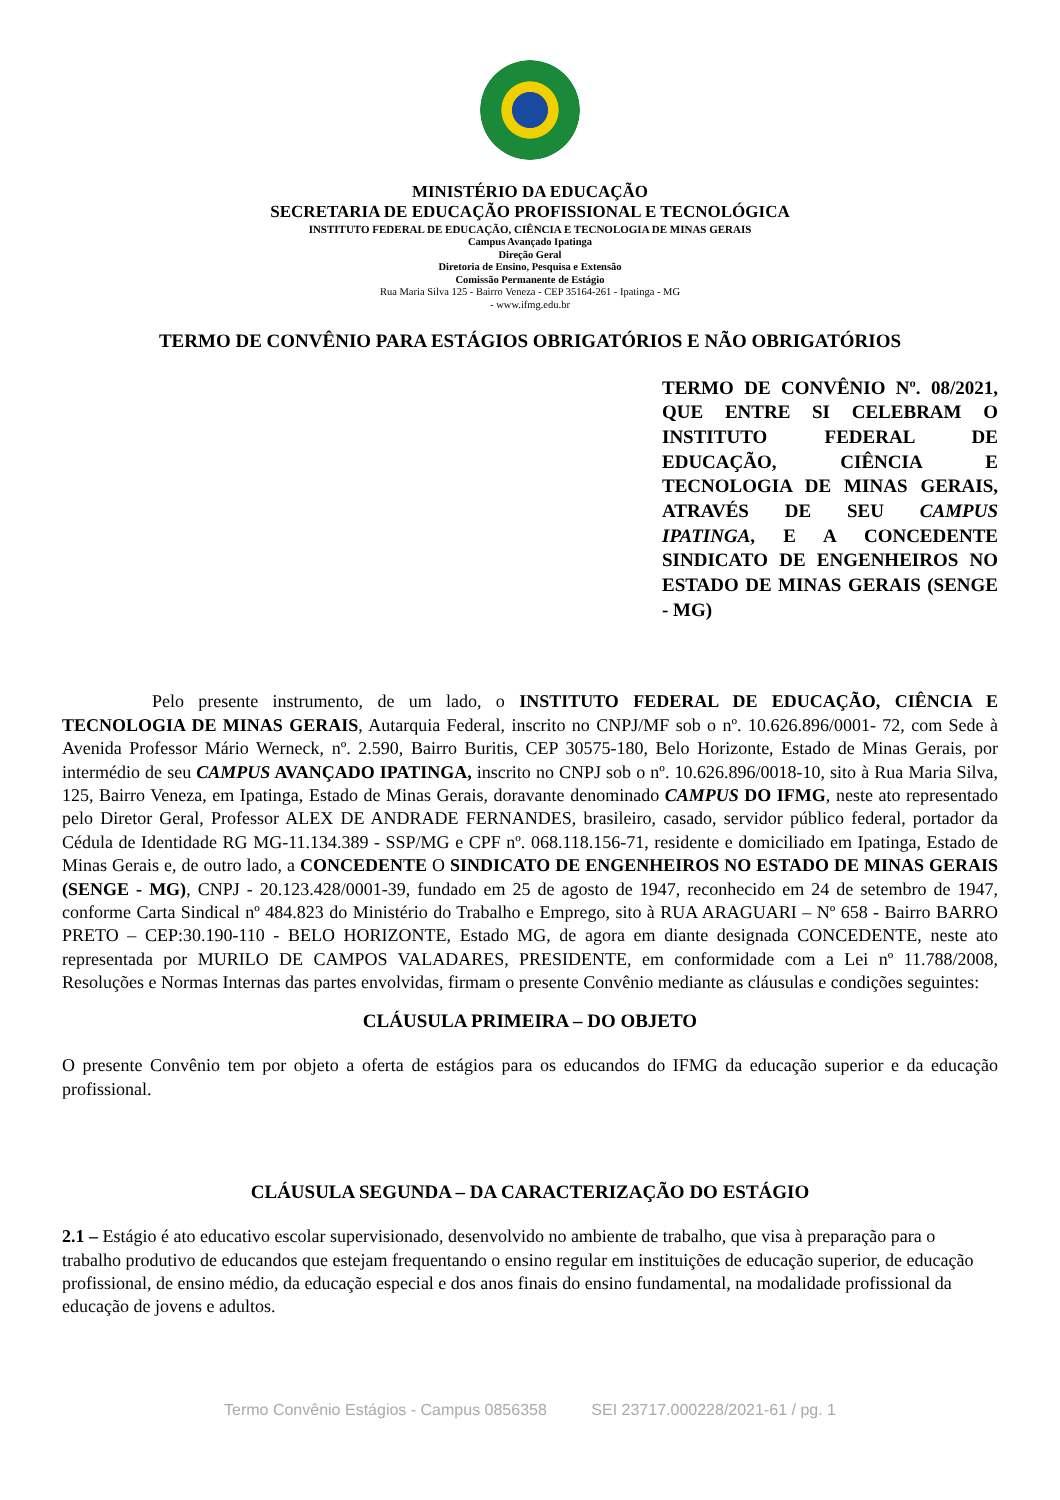MINISTÉRIO DA EDUCAÇÃO
SECRETARIA DE EDUCAÇÃO PROFISSIONAL E TECNOLÓGICA
INSTITUTO FEDERAL DE EDUCAÇÃO, CIÊNCIA E TECNOLOGIA DE MINAS GERAIS
Campus Avançado Ipatinga
Direção Geral
Diretoria de Ensino, Pesquisa e Extensão
Comissão Permanente de Estágio
Rua Maria Silva 125 - Bairro Veneza - CEP 35164-261 - Ipatinga - MG
- www.ifmg.edu.br
TERMO DE CONVÊNIO PARA ESTÁGIOS OBRIGATÓRIOS E NÃO OBRIGATÓRIOS
TERMO DE CONVÊNIO Nº. 08/2021, QUE ENTRE SI CELEBRAM O INSTITUTO FEDERAL DE EDUCAÇÃO, CIÊNCIA E TECNOLOGIA DE MINAS GERAIS, ATRAVÉS DE SEU CAMPUS IPATINGA, E A CONCEDENTE SINDICATO DE ENGENHEIROS NO ESTADO DE MINAS GERAIS (SENGE - MG)
Pelo presente instrumento, de um lado, o INSTITUTO FEDERAL DE EDUCAÇÃO, CIÊNCIA E TECNOLOGIA DE MINAS GERAIS, Autarquia Federal, inscrito no CNPJ/MF sob o nº. 10.626.896/0001- 72, com Sede à Avenida Professor Mário Werneck, nº. 2.590, Bairro Buritis, CEP 30575-180, Belo Horizonte, Estado de Minas Gerais, por intermédio de seu CAMPUS AVANÇADO IPATINGA, inscrito no CNPJ sob o nº. 10.626.896/0018-10, sito à Rua Maria Silva, 125, Bairro Veneza, em Ipatinga, Estado de Minas Gerais, doravante denominado CAMPUS DO IFMG, neste ato representado pelo Diretor Geral, Professor ALEX DE ANDRADE FERNANDES, brasileiro, casado, servidor público federal, portador da Cédula de Identidade RG MG-11.134.389 - SSP/MG e CPF nº. 068.118.156-71, residente e domiciliado em Ipatinga, Estado de Minas Gerais e, de outro lado, a CONCEDENTE O SINDICATO DE ENGENHEIROS NO ESTADO DE MINAS GERAIS (SENGE - MG), CNPJ - 20.123.428/0001-39, fundado em 25 de agosto de 1947, reconhecido em 24 de setembro de 1947, conforme Carta Sindical nº 484.823 do Ministério do Trabalho e Emprego, sito à RUA ARAGUARI – Nº 658 - Bairro BARRO PRETO – CEP:30.190-110 - BELO HORIZONTE, Estado MG, de agora em diante designada CONCEDENTE, neste ato representada por MURILO DE CAMPOS VALADARES, PRESIDENTE, em conformidade com a Lei nº 11.788/2008, Resoluções e Normas Internas das partes envolvidas, firmam o presente Convênio mediante as cláusulas e condições seguintes:
CLÁUSULA PRIMEIRA – DO OBJETO
O presente Convênio tem por objeto a oferta de estágios para os educandos do IFMG da educação superior e da educação profissional.
CLÁUSULA SEGUNDA – DA CARACTERIZAÇÃO DO ESTÁGIO
2.1 – Estágio é ato educativo escolar supervisionado, desenvolvido no ambiente de trabalho, que visa à preparação para o trabalho produtivo de educandos que estejam frequentando o ensino regular em instituições de educação superior, de educação profissional, de ensino médio, da educação especial e dos anos finais do ensino fundamental, na modalidade profissional da educação de jovens e adultos.
Termo Convênio Estágios - Campus 0856358 SEI 23717.000228/2021-61 / pg. 1